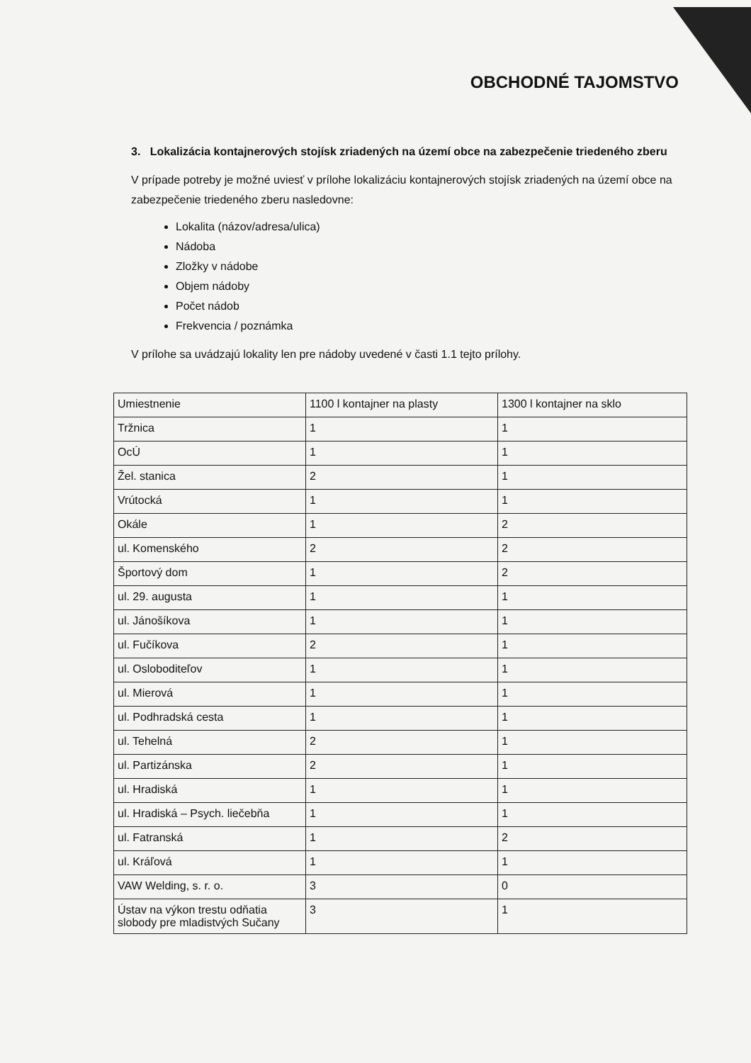OBCHODNÉ TAJOMSTVO
3. Lokalizácia kontajnerových stojísk zriadených na území obce na zabezpečenie triedeného zberu
V prípade potreby je možné uviesť v prílohe lokalizáciu kontajnerových stojísk zriadených na území obce na zabezpečenie triedeného zberu nasledovne:
Lokalita (názov/adresa/ulica)
Nádoba
Zložky v nádobe
Objem nádoby
Počet nádob
Frekvencia / poznámka
V prílohe sa uvádzajú lokality len pre nádoby uvedené v časti 1.1 tejto prílohy.
| Umiestnenie | 1100 l kontajner na plasty | 1300 l kontajner na sklo |
| Tržnica | 1 | 1 |
| OcÚ | 1 | 1 |
| Žel. stanica | 2 | 1 |
| Vrútocká | 1 | 1 |
| Okále | 1 | 2 |
| ul. Komenského | 2 | 2 |
| Športový dom | 1 | 2 |
| ul. 29. augusta | 1 | 1 |
| ul. Jánošíkova | 1 | 1 |
| ul. Fučíkova | 2 | 1 |
| ul. Osloboditeľov | 1 | 1 |
| ul. Mierová | 1 | 1 |
| ul. Podhradská cesta | 1 | 1 |
| ul. Tehelná | 2 | 1 |
| ul. Partizánska | 2 | 1 |
| ul. Hradiská | 1 | 1 |
| ul. Hradiská – Psych. liečebňa | 1 | 1 |
| ul. Fatranská | 1 | 2 |
| ul. Kráľová | 1 | 1 |
| VAW Welding, s. r. o. | 3 | 0 |
| Ústav na výkon trestu odňatia slobody pre mladistvých Sučany | 3 | 1 |